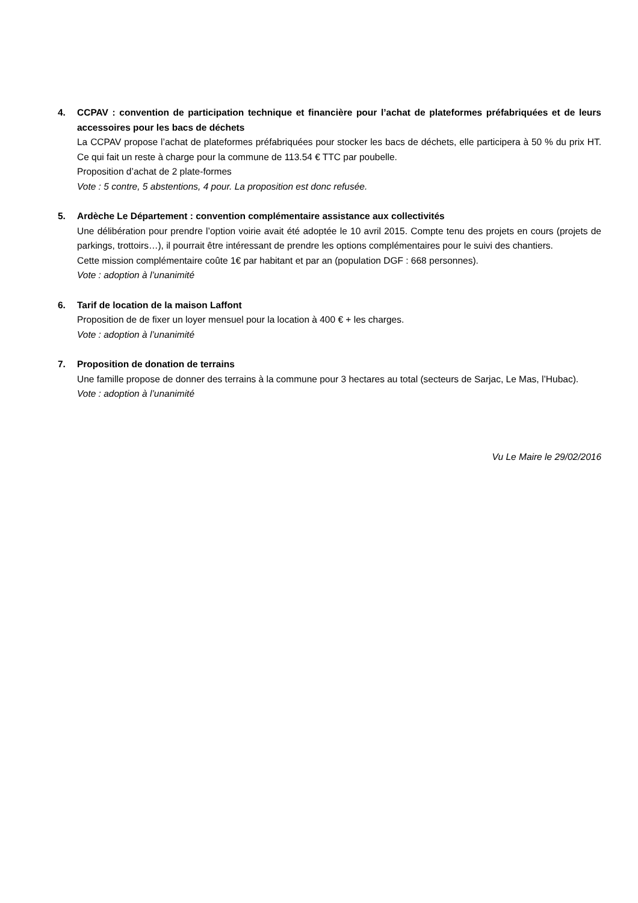4. CCPAV : convention de participation technique et financière pour l’achat de plateformes préfabriquées et de leurs accessoires pour les bacs de déchets
La CCPAV propose l’achat de plateformes préfabriquées pour stocker les bacs de déchets, elle participera à 50 % du prix HT. Ce qui fait un reste à charge pour la commune de 113.54 € TTC par poubelle.
Proposition d’achat de 2 plate-formes
Vote : 5 contre, 5 abstentions, 4 pour. La proposition est donc refusée.
5. Ardèche Le Département : convention complémentaire assistance aux collectivités
Une délibération pour prendre l’option voirie avait été adoptée le 10 avril 2015. Compte tenu des projets en cours (projets de parkings, trottoirs…), il pourrait être intéressant de prendre les options complémentaires pour le suivi des chantiers.
Cette mission complémentaire coûte 1€ par habitant et par an (population DGF : 668 personnes).
Vote : adoption à l’unanimité
6. Tarif de location de la maison Laffont
Proposition de de fixer un loyer mensuel pour la location à 400 € + les charges.
Vote : adoption à l’unanimité
7. Proposition de donation de terrains
Une famille propose de donner des terrains à la commune pour 3 hectares au total (secteurs de Sarjac, Le Mas, l’Hubac).
Vote : adoption à l’unanimité
Vu Le Maire le 29/02/2016